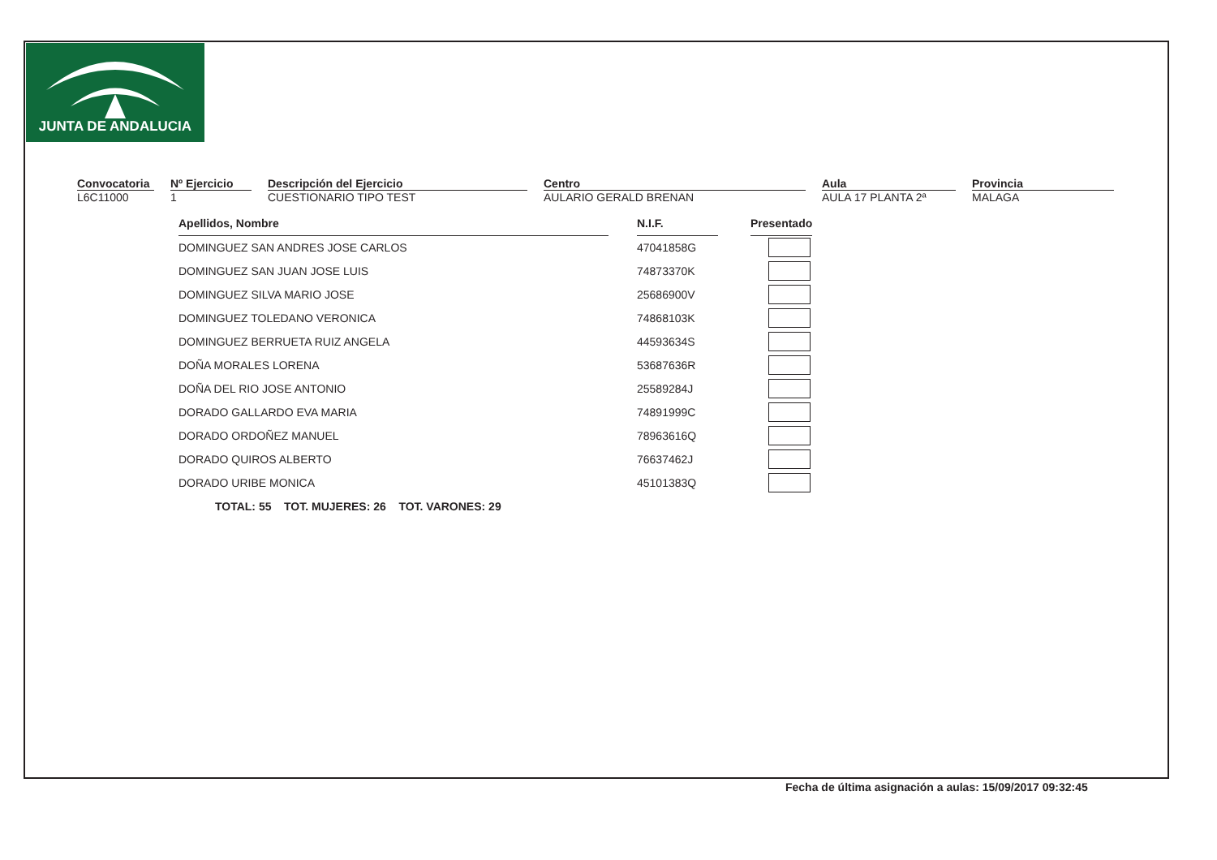JUNTA DE ANDALUCIA
Convocatoria
L6C11000
Nº Ejercicio
1
Descripción del Ejercicio
CUESTIONARIO TIPO TEST
Centro
AULARIO GERALD BRENAN
Aula
AULA 17 PLANTA 2ª
Provincia
MALAGA
| Apellidos, Nombre | | N.I.F. | | Presentado |
| DOMINGUEZ SAN ANDRES JOSE CARLOS | | 47041858G | | |
| DOMINGUEZ SAN JUAN JOSE LUIS | | 74873370K | | |
| DOMINGUEZ SILVA MARIO JOSE | | 25686900V | | |
| DOMINGUEZ TOLEDANO VERONICA | | 74868103K | | |
| DOMINGUEZ BERRUETA RUIZ ANGELA | | 44593634S | | |
| DOÑA MORALES LORENA | | 53687636R | | |
| DOÑA DEL RIO JOSE ANTONIO | | 25589284J | | |
| DORADO GALLARDO EVA MARIA | | 74891999C | | |
| DORADO ORDOÑEZ MANUEL | | 78963616Q | | |
| DORADO QUIROS ALBERTO | | 76637462J | | |
| DORADO URIBE MONICA | | 45101383Q | | |
TOTAL: 55 TOT. MUJERES: 26 TOT. VARONES: 29
Fecha de última asignación a aulas: 15/09/2017 09:32:45